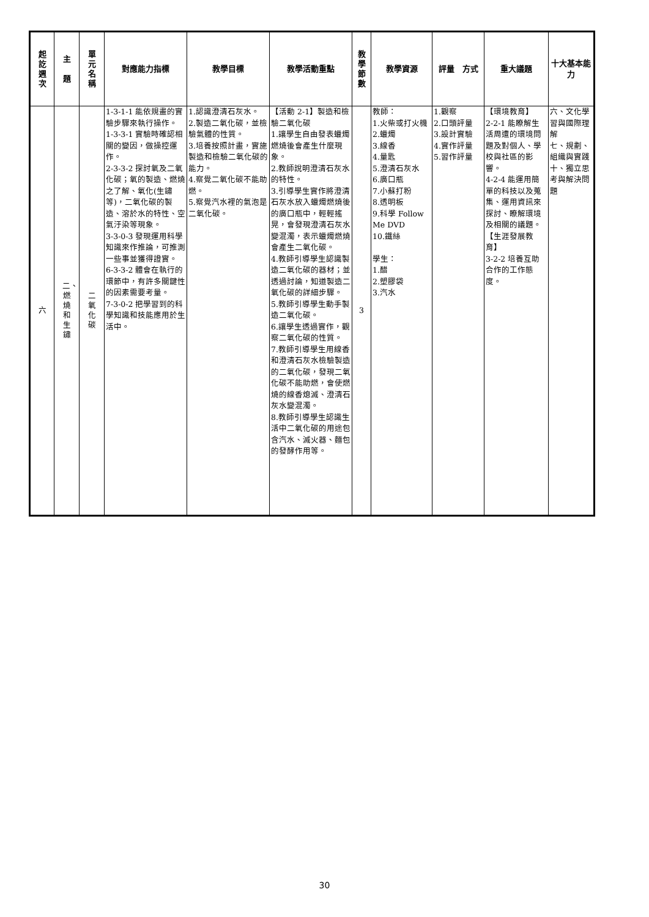| 起訖週次 | 主 題 | 單元名稱 | 對應能力指標 | 教學目標 | 教學活動重點 | 教學節數 | 教學資源 | 評量 方式 | 重大議題 | 十大基本能力 |
| --- | --- | --- | --- | --- | --- | --- | --- | --- | --- | --- |
| 六 | 二、燃燒和生鏽 | 二氧化碳 | 1-3-1-1 能依規畫的實驗步驟來執行操作。 1-3-3-1 實驗時確認相關的變因，做操控運作。 2-3-3-2 探討氧及二氧化碳；氧的製造、燃燒之了解、氧化(生鏽等)，二氧化碳的製造、溶於水的特性、空氣汙染等現象。 3-3-0-3 發現運用科學知識來作推論，可推測一些事並獲得證實。 6-3-3-2 體會在執行的環節中，有許多關鍵性的因素需要考量。 7-3-0-2 把學習到的科學知識和技能應用於生活中。 | 1.認識澄清石灰水。 2.製造二氧化碳，並檢驗氣體的性質。 3.培養按照計畫，實施製造和檢驗二氧化碳的能力。 4.察覺二氧化碳不能助燃。 5.察覺汽水裡的氣泡是二氧化碳。 | 【活動 2-1】製造和檢驗二氧化碳 1.讓學生自由發表蠟燭燃燒後會產生什麼現象。 2.教師說明澄清石灰水的特性。 3.引導學生實作將澄清石灰水放入蠟燭燃燒後的廣口瓶中，輕輕搖晃，會發現澄清石灰水變混濁，表示蠟燭燃燒會產生二氧化碳。 4.教師引導學生認識製造二氧化碳的器材；並透過討論，知道製造二氧化碳的詳細步驟。 5.教師引導學生動手製造二氧化碳。 6.讓學生透過實作，觀察二氧化碳的性質。 7.教師引導學生用線香和澄清石灰水檢驗製造的二氧化碳，發現二氧化碳不能助燃，會使燃燒的線香熄滅、澄清石灰水變混濁。 8.教師引導學生認識生活中二氧化碳的用途包含汽水、滅火器、麵包的發酵作用等。 | 3 | 教師： 1.火柴或打火機 2.蠟燭 3.線香 4.量匙 5.澄清石灰水 6.廣口瓶 7.小蘇打粉 8.透明板 9.科學 Follow Me DVD 10.鐵絲 學生： 1.醋 2.塑膠袋 3.汽水 | 1.觀察 2.口頭評量 3.設計實驗 4.實作評量 5.習作評量 | 【環境教育】 2-2-1 能瞭解生活周遭的環境問題及對個人、學校與社區的影響。 4-2-4 能運用簡單的科技以及蒐集、運用資訊來探討、瞭解環境及相關的議題。 【生涯發展教育】 3-2-2 培養互助合作的工作態度。 | 六、文化學習與國際理解 七、規劃、組織與實踐 十、獨立思考與解決問題 |
30